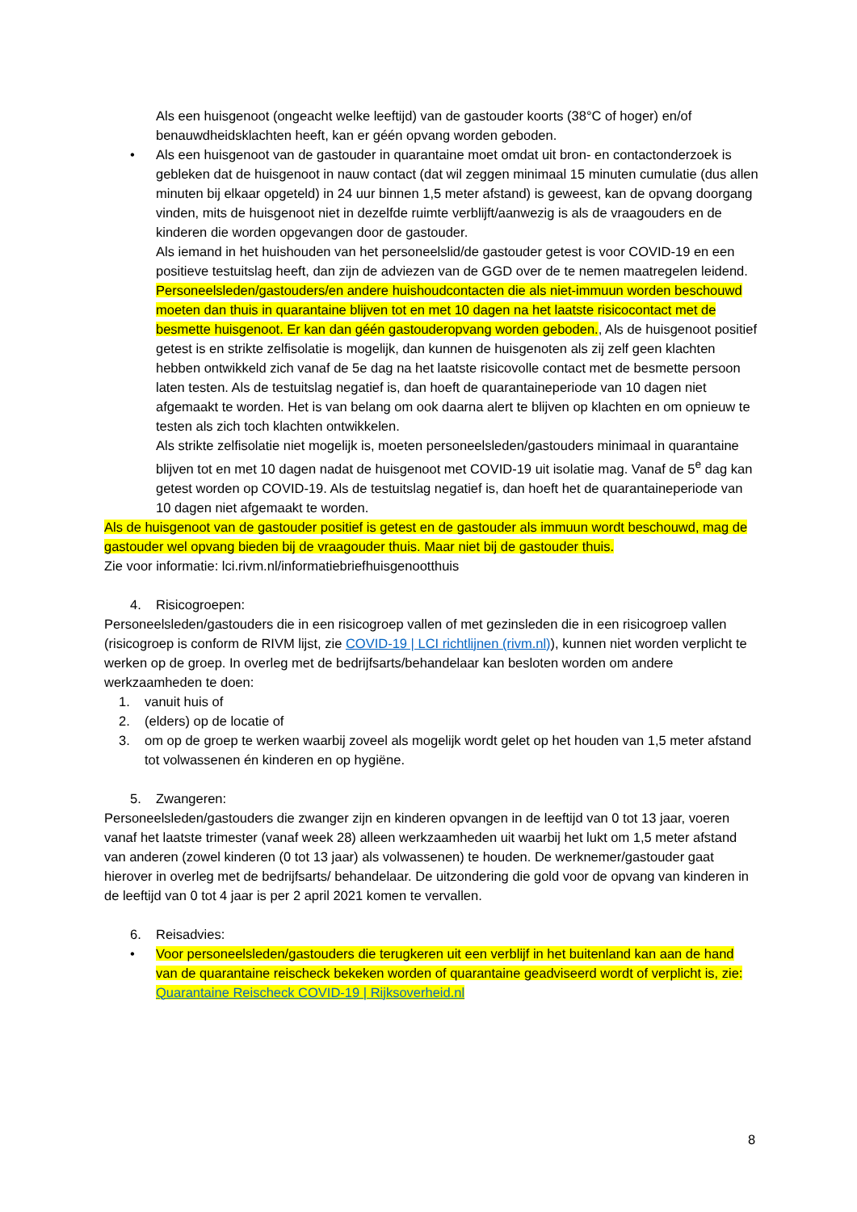Als een huisgenoot (ongeacht welke leeftijd) van de gastouder koorts (38°C of hoger) en/of benauwdheidsklachten heeft, kan er géén opvang worden geboden.
• Als een huisgenoot van de gastouder in quarantaine moet omdat uit bron- en contactonderzoek is gebleken dat de huisgenoot in nauw contact (dat wil zeggen minimaal 15 minuten cumulatie (dus allen minuten bij elkaar opgeteld) in 24 uur binnen 1,5 meter afstand) is geweest, kan de opvang doorgang vinden, mits de huisgenoot niet in dezelfde ruimte verblijft/aanwezig is als de vraagouders en de kinderen die worden opgevangen door de gastouder.
Als iemand in het huishouden van het personeelslid/de gastouder getest is voor COVID-19 en een positieve testuitslag heeft, dan zijn de adviezen van de GGD over de te nemen maatregelen leidend. Personeelsleden/gastouders/en andere huishoudcontacten die als niet-immuun worden beschouwd moeten dan thuis in quarantaine blijven tot en met 10 dagen na het laatste risicocontact met de besmette huisgenoot. Er kan dan géén gastouderopvang worden geboden., Als de huisgenoot positief getest is en strikte zelfisolatie is mogelijk, dan kunnen de huisgenoten als zij zelf geen klachten hebben ontwikkeld zich vanaf de 5e dag na het laatste risicovolle contact met de besmette persoon laten testen. Als de testuitslag negatief is, dan hoeft de quarantaineperiode van 10 dagen niet afgemaakt te worden. Het is van belang om ook daarna alert te blijven op klachten en om opnieuw te testen als zich toch klachten ontwikkelen.
Als strikte zelfisolatie niet mogelijk is, moeten personeelsleden/gastouders minimaal in quarantaine blijven tot en met 10 dagen nadat de huisgenoot met COVID-19 uit isolatie mag. Vanaf de 5<sup>e</sup> dag kan getest worden op COVID-19. Als de testuitslag negatief is, dan hoeft het de quarantaineperiode van 10 dagen niet afgemaakt te worden.
Als de huisgenoot van de gastouder positief is getest en de gastouder als immuun wordt beschouwd, mag de gastouder wel opvang bieden bij de vraagouder thuis. Maar niet bij de gastouder thuis.
Zie voor informatie: lci.rivm.nl/informatiebriefhuisgenootthuis
4. Risicogroepen:
Personeelsleden/gastouders die in een risicogroep vallen of met gezinsleden die in een risicogroep vallen (risicogroep is conform de RIVM lijst, zie COVID-19 | LCI richtlijnen (rivm.nl)), kunnen niet worden verplicht te werken op de groep. In overleg met de bedrijfsarts/behandelaar kan besloten worden om andere werkzaamheden te doen:
1. vanuit huis of
2. (elders) op de locatie of
3. om op de groep te werken waarbij zoveel als mogelijk wordt gelet op het houden van 1,5 meter afstand tot volwassenen én kinderen en op hygiëne.
5. Zwangeren:
Personeelsleden/gastouders die zwanger zijn en kinderen opvangen in de leeftijd van 0 tot 13 jaar, voeren vanaf het laatste trimester (vanaf week 28) alleen werkzaamheden uit waarbij het lukt om 1,5 meter afstand van anderen (zowel kinderen (0 tot 13 jaar) als volwassenen) te houden. De werknemer/gastouder gaat hierover in overleg met de bedrijfsarts/ behandelaar. De uitzondering die gold voor de opvang van kinderen in de leeftijd van 0 tot 4 jaar is per 2 april 2021 komen te vervallen.
6. Reisadvies:
• Voor personeelsleden/gastouders die terugkeren uit een verblijf in het buitenland kan aan de hand van de quarantaine reischeck bekeken worden of quarantaine geadviseerd wordt of verplicht is, zie: Quarantaine Reischeck COVID-19 | Rijksoverheid.nl
8